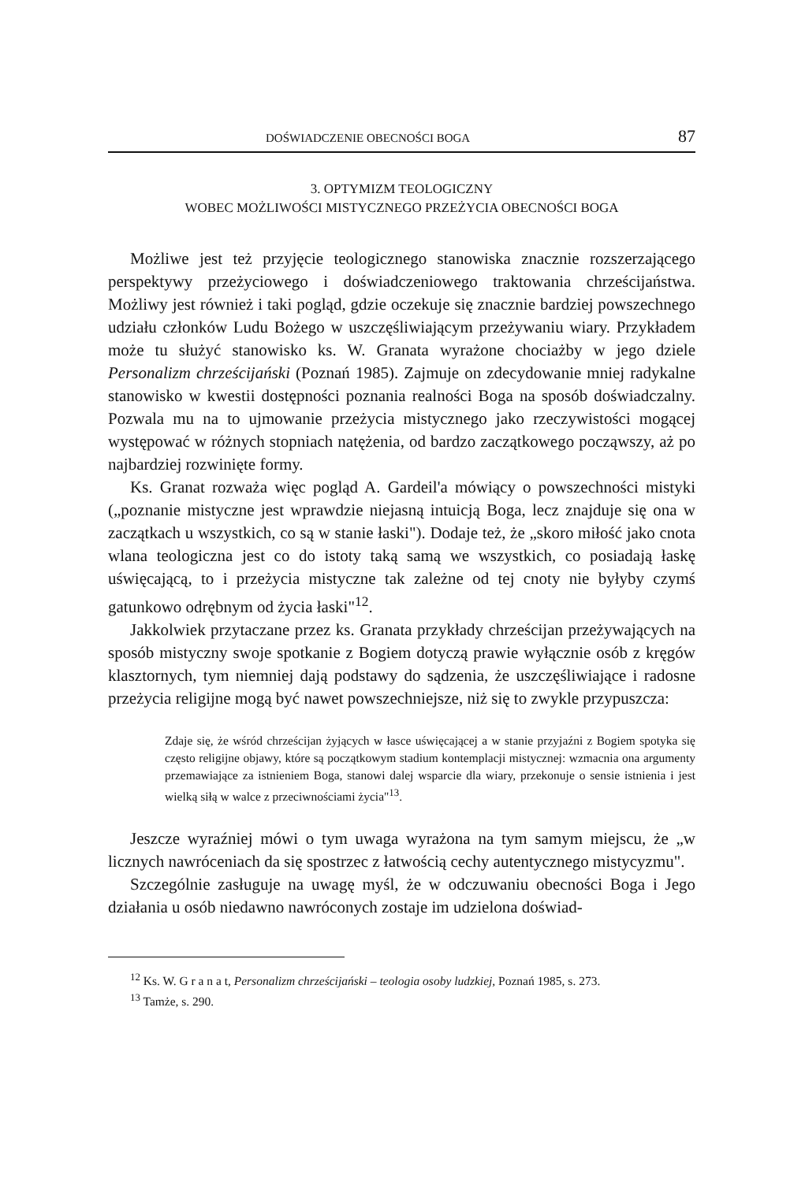DOŚWIADCZENIE OBECNOŚCI BOGA 87
3. OPTYMIZM TEOLOGICZNY
WOBEC MOŻLIWOŚCI MISTYCZNEGO PRZEŻYCIA OBECNOŚCI BOGA
Możliwe jest też przyjęcie teologicznego stanowiska znacznie rozszerzającego perspektywy przeżyciowego i doświadczeniowego traktowania chrześcijaństwa. Możliwy jest również i taki pogląd, gdzie oczekuje się znacznie bardziej powszechnego udziału członków Ludu Bożego w uszczęśliwiającym przeżywaniu wiary. Przykładem może tu służyć stanowisko ks. W. Granata wyrażone chociażby w jego dziele Personalizm chrześcijański (Poznań 1985). Zajmuje on zdecydowanie mniej radykalne stanowisko w kwestii dostępności poznania realności Boga na sposób doświadczalny. Pozwala mu na to ujmowanie przeżycia mistycznego jako rzeczywistości mogącej występować w różnych stopniach natężenia, od bardzo zaczątkowego począwszy, aż po najbardziej rozwinięte formy.
Ks. Granat rozważa więc pogląd A. Gardeil'a mówiący o powszechności mistyki („poznanie mistyczne jest wprawdzie niejasną intuicją Boga, lecz znajduje się ona w zaczątkach u wszystkich, co są w stanie łaski"). Dodaje też, że „skoro miłość jako cnota wlana teologiczna jest co do istoty taką samą we wszystkich, co posiadają łaskę uświęcającą, to i przeżycia mistyczne tak zależne od tej cnoty nie byłyby czymś gatunkowo odrębnym od życia łaski"<sup>12</sup>.
Jakkolwiek przytaczane przez ks. Granata przykłady chrześcijan przeżywających na sposób mistyczny swoje spotkanie z Bogiem dotyczą prawie wyłącznie osób z kręgów klasztornych, tym niemniej dają podstawy do sądzenia, że uszczęśliwiające i radosne przeżycia religijne mogą być nawet powszechniejsze, niż się to zwykle przypuszcza:
Zdaje się, że wśród chrześcijan żyjących w łasce uświęcającej a w stanie przyjaźni z Bogiem spotyka się często religijne objawy, które są początkowym stadium kontemplacji mistycznej: wzmacnia ona argumenty przemawiające za istnieniem Boga, stanowi dalej wsparcie dla wiary, przekonuje o sensie istnienia i jest wielką siłą w walce z przeciwnościami życia"<sup>13</sup>.
Jeszcze wyraźniej mówi o tym uwaga wyrażona na tym samym miejscu, że „w licznych nawróceniach da się spostrzec z łatwością cechy autentycznego mistycyzmu".
Szczególnie zasługuje na uwagę myśl, że w odczuwaniu obecności Boga i Jego działania u osób niedawno nawróconych zostaje im udzielona doświad-
<sup>12</sup> Ks. W. G r a n a t, Personalizm chrześcijański – teologia osoby ludzkiej, Poznań 1985, s. 273.
<sup>13</sup> Tamże, s. 290.